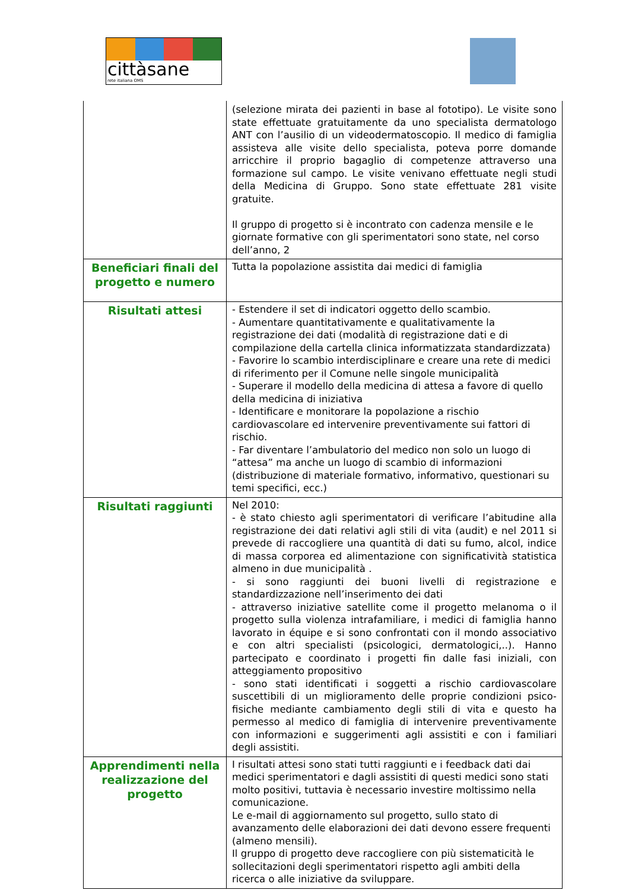cittàsane
rete italiana OMS
| | (selezione mirata dei pazienti in base al fototipo). Le visite sono state effettuate gratuitamente da uno specialista dermatologo ANT con l’ausilio di un videodermatoscopio. Il medico di famiglia assisteva alle visite dello specialista, poteva porre domande arricchire il proprio bagaglio di competenze attraverso una formazione sul campo. Le visite venivano effettuate negli studi della Medicina di Gruppo. Sono state effettuate 281 visite gratuite. Il gruppo di progetto si è incontrato con cadenza mensile e le giornate formative con gli sperimentatori sono state, nel corso dell’anno, 2 |
| Beneficiari finali del progetto e numero | Tutta la popolazione assistita dai medici di famiglia |
| Risultati attesi | - Estendere il set di indicatori oggetto dello scambio. - Aumentare quantitativamente e qualitativamente la registrazione dei dati (modalità di registrazione dati e di compilazione della cartella clinica informatizzata standardizzata) - Favorire lo scambio interdisciplinare e creare una rete di medici di riferimento per il Comune nelle singole municipalità - Superare il modello della medicina di attesa a favore di quello della medicina di iniziativa - Identificare e monitorare la popolazione a rischio cardiovascolare ed intervenire preventivamente sui fattori di rischio. - Far diventare l’ambulatorio del medico non solo un luogo di “attesa” ma anche un luogo di scambio di informazioni (distribuzione di materiale formativo, informativo, questionari su temi specifici, ecc.) |
| Risultati raggiunti | Nel 2010: - è stato chiesto agli sperimentatori di verificare l’abitudine alla registrazione dei dati relativi agli stili di vita (audit) e nel 2011 si prevede di raccogliere una quantità di dati su fumo, alcol, indice di massa corporea ed alimentazione con significatività statistica almeno in due municipalità . - si sono raggiunti dei buoni livelli di registrazione e standardizzazione nell’inserimento dei dati - attraverso iniziative satellite come il progetto melanoma o il progetto sulla violenza intrafamiliare, i medici di famiglia hanno lavorato in équipe e si sono confrontati con il mondo associativo e con altri specialisti (psicologici, dermatologici,..). Hanno partecipato e coordinato i progetti fin dalle fasi iniziali, con atteggiamento propositivo - sono stati identificati i soggetti a rischio cardiovascolare suscettibili di un miglioramento delle proprie condizioni psico-fisiche mediante cambiamento degli stili di vita e questo ha permesso al medico di famiglia di intervenire preventivamente con informazioni e suggerimenti agli assistiti e con i familiari degli assistiti. |
| Apprendimenti nella realizzazione del progetto | I risultati attesi sono stati tutti raggiunti e i feedback dati dai medici sperimentatori e dagli assistiti di questi medici sono stati molto positivi, tuttavia è necessario investire moltissimo nella comunicazione. Le e-mail di aggiornamento sul progetto, sullo stato di avanzamento delle elaborazioni dei dati devono essere frequenti (almeno mensili). Il gruppo di progetto deve raccogliere con più sistematicità le sollecitazioni degli sperimentatori rispetto agli ambiti della ricerca o alle iniziative da sviluppare. |